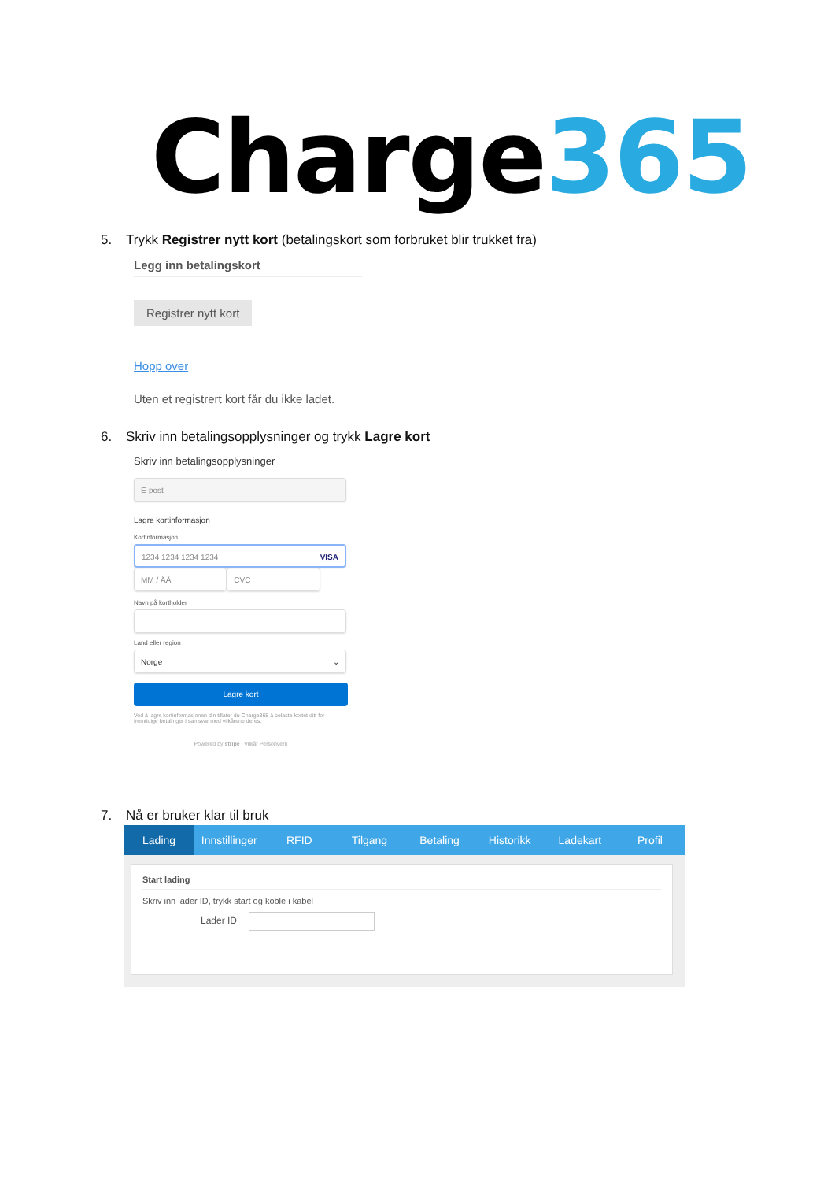Charge365
5. Trykk Registrer nytt kort (betalingskort som forbruket blir trukket fra)
Legg inn betalingskort
Registrer nytt kort
Hopp over
Uten et registrert kort får du ikke ladet.
6. Skriv inn betalingsopplysninger og trykk Lagre kort
Skriv inn betalingsopplysninger
E-post
Lagre kortinformasjon
Kortinformasjon
1234 1234 1234 1234 VISA
MM / ÅÅ CVC
Navn på kortholder
Land eller region
Norge ⌄
Lagre kort
Ved å lagre kortinformasjonen din tillater du Charge365 å belaste kortet ditt for fremtidige betalinger i samsvar med vilkårene deres.
Powered by stripe | Vilkår Personvern
7. Nå er bruker klar til bruk
Lading Innstillinger RFID Tilgang Betaling Historikk Ladekart Profil
Start lading
Skriv inn lader ID, trykk start og koble i kabel
Lader ID ...